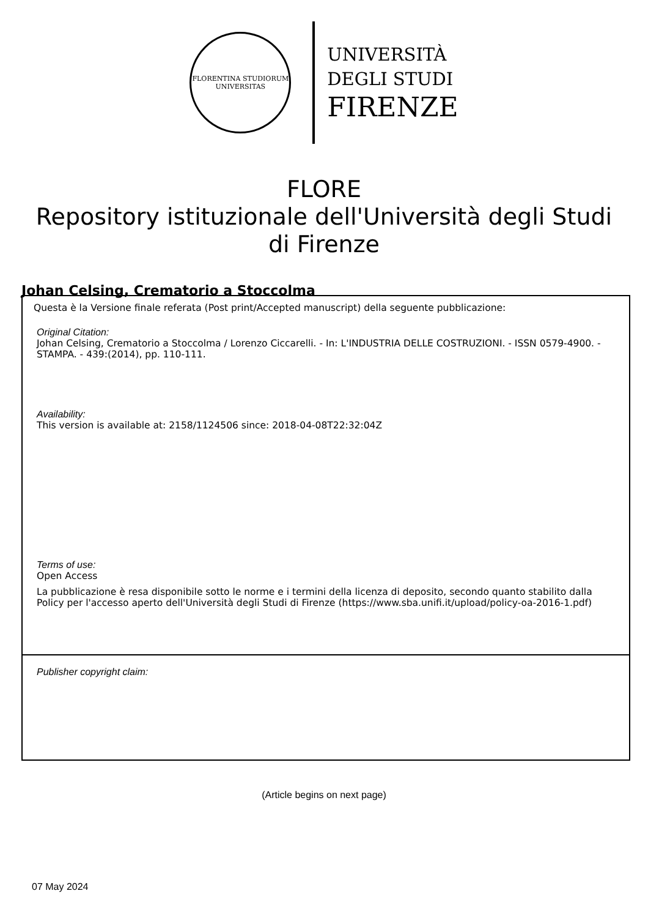FLORENTINA STUDIORUM
UNIVERSITAS
UNIVERSITÀ
DEGLI STUDI
FIRENZE
FLORE
Repository istituzionale dell'Università degli Studi di Firenze
Johan Celsing, Crematorio a Stoccolma
Questa è la Versione finale referata (Post print/Accepted manuscript) della seguente pubblicazione:
Original Citation:
Johan Celsing, Crematorio a Stoccolma / Lorenzo Ciccarelli. - In: L'INDUSTRIA DELLE COSTRUZIONI. - ISSN 0579-4900. - STAMPA. - 439:(2014), pp. 110-111.
Availability:
This version is available at: 2158/1124506 since: 2018-04-08T22:32:04Z
Terms of use:
Open Access
La pubblicazione è resa disponibile sotto le norme e i termini della licenza di deposito, secondo quanto stabilito dalla Policy per l'accesso aperto dell'Università degli Studi di Firenze (https://www.sba.unifi.it/upload/policy-oa-2016-1.pdf)
Publisher copyright claim:
(Article begins on next page)
07 May 2024